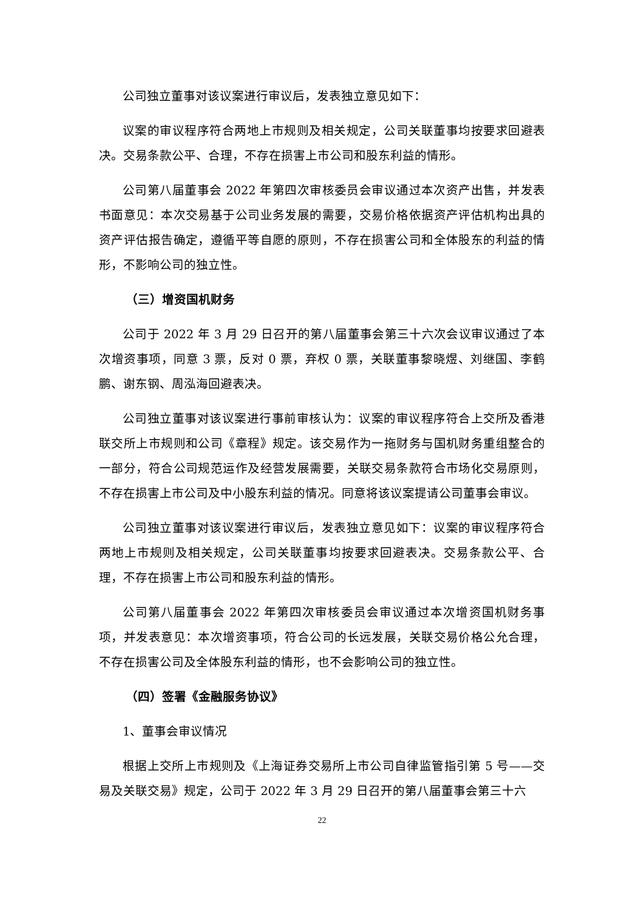公司独立董事对该议案进行审议后，发表独立意见如下：
议案的审议程序符合两地上市规则及相关规定，公司关联董事均按要求回避表决。交易条款公平、合理，不存在损害上市公司和股东利益的情形。
公司第八届董事会 2022 年第四次审核委员会审议通过本次资产出售，并发表书面意见：本次交易基于公司业务发展的需要，交易价格依据资产评估机构出具的资产评估报告确定，遵循平等自愿的原则，不存在损害公司和全体股东的利益的情形，不影响公司的独立性。
（三）增资国机财务
公司于 2022 年 3 月 29 日召开的第八届董事会第三十六次会议审议通过了本次增资事项，同意 3 票，反对 0 票，弃权 0 票，关联董事黎晓煜、刘继国、李鹤鹏、谢东钢、周泓海回避表决。
公司独立董事对该议案进行事前审核认为：议案的审议程序符合上交所及香港联交所上市规则和公司《章程》规定。该交易作为一拖财务与国机财务重组整合的一部分，符合公司规范运作及经营发展需要，关联交易条款符合市场化交易原则，不存在损害上市公司及中小股东利益的情况。同意将该议案提请公司董事会审议。
公司独立董事对该议案进行审议后，发表独立意见如下：议案的审议程序符合两地上市规则及相关规定，公司关联董事均按要求回避表决。交易条款公平、合理，不存在损害上市公司和股东利益的情形。
公司第八届董事会 2022 年第四次审核委员会审议通过本次增资国机财务事项，并发表意见：本次增资事项，符合公司的长远发展，关联交易价格公允合理，不存在损害公司及全体股东利益的情形，也不会影响公司的独立性。
（四）签署《金融服务协议》
1、董事会审议情况
根据上交所上市规则及《上海证券交易所上市公司自律监管指引第 5 号——交易及关联交易》规定，公司于 2022 年 3 月 29 日召开的第八届董事会第三十六
22